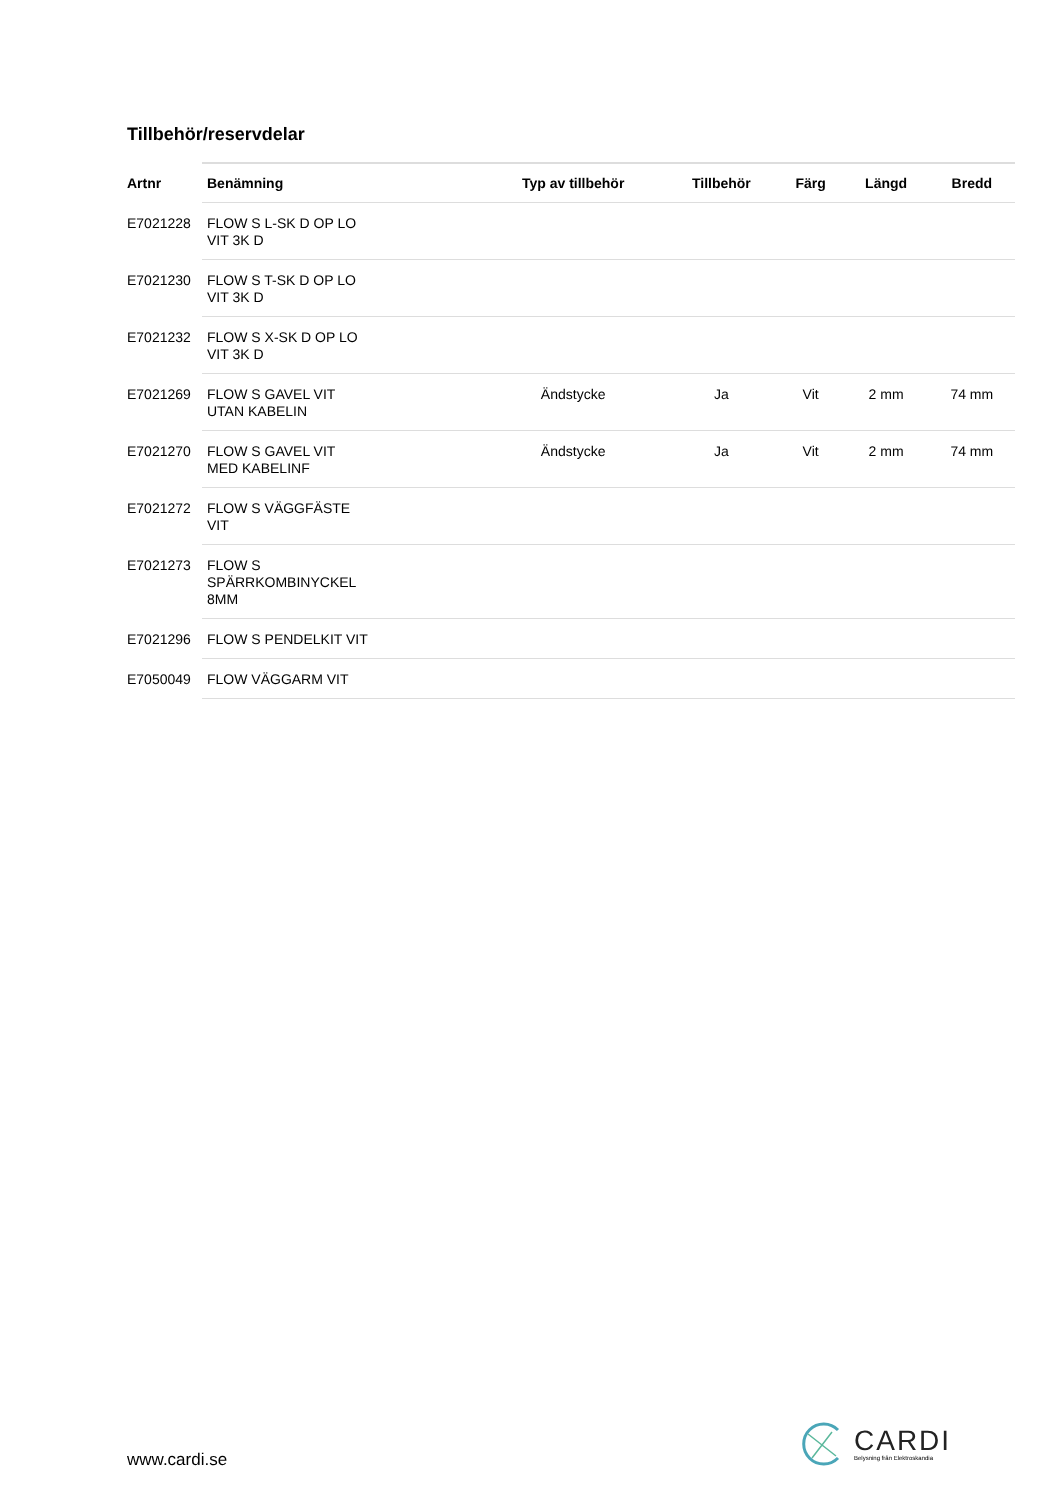Tillbehör/reservdelar
| Artnr | Benämning | Typ av tillbehör | Tillbehör | Färg | Längd | Bredd |
| --- | --- | --- | --- | --- | --- | --- |
| E7021228 | FLOW S L-SK D OP LO VIT 3K D | | | | | |
| E7021230 | FLOW S T-SK D OP LO VIT 3K D | | | | | |
| E7021232 | FLOW S X-SK D OP LO VIT 3K D | | | | | |
| E7021269 | FLOW S GAVEL VIT UTAN KABELIN | Ändstycke | Ja | Vit | 2 mm | 74 mm |
| E7021270 | FLOW S GAVEL VIT MED KABELINF | Ändstycke | Ja | Vit | 2 mm | 74 mm |
| E7021272 | FLOW S VÄGGFÄSTE VIT | | | | | |
| E7021273 | FLOW S SPÄRRKOMBINYCKEL 8MM | | | | | |
| E7021296 | FLOW S PENDELKIT VIT | | | | | |
| E7050049 | FLOW VÄGGARM VIT | | | | | |
www.cardi.se
CARDI
Belysning från Elektroskandia